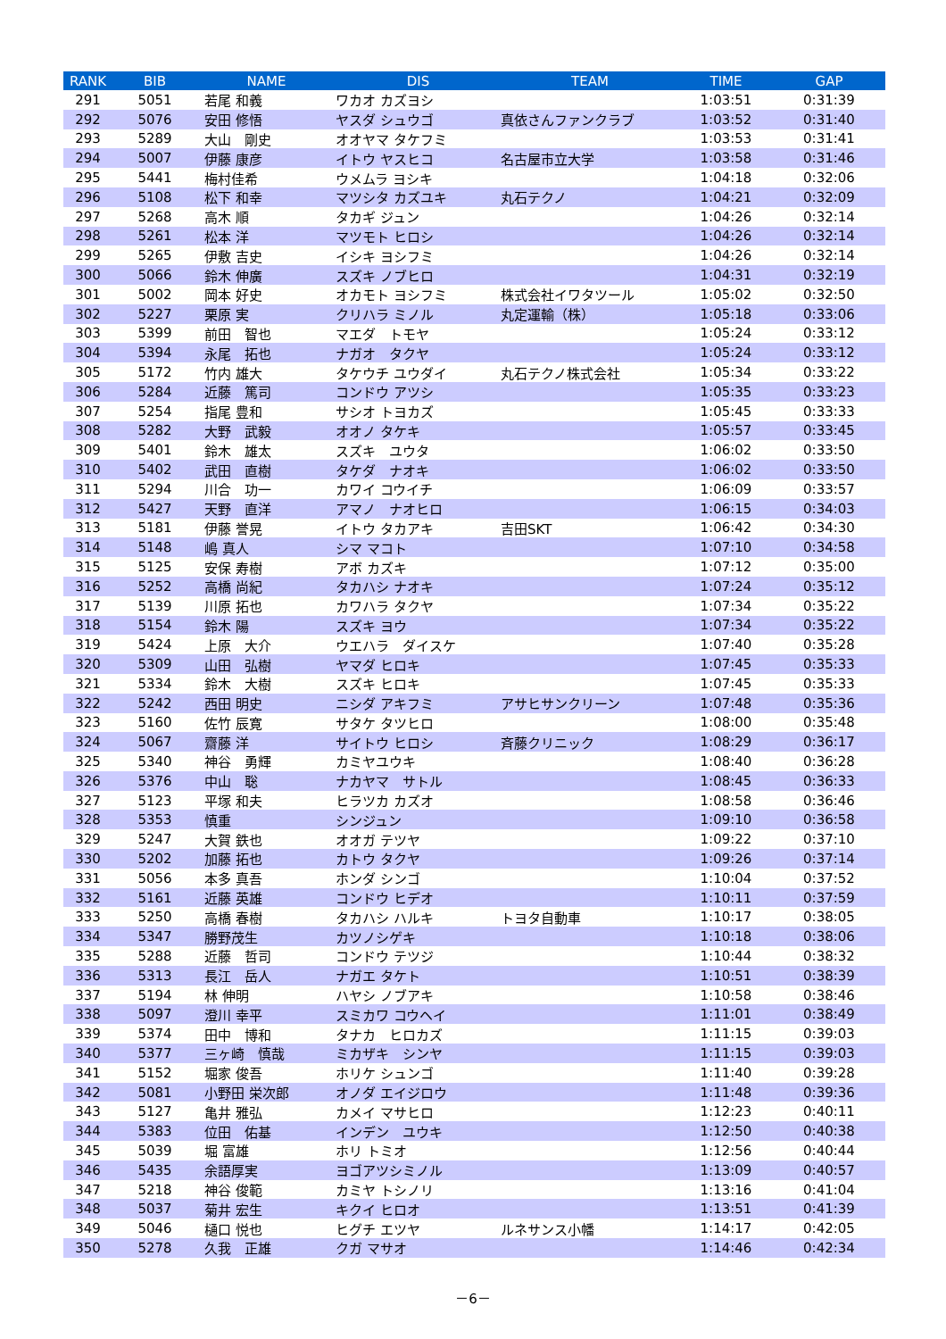| RANK | BIB | NAME | DIS | TEAM | TIME | GAP |
| --- | --- | --- | --- | --- | --- | --- |
| 291 | 5051 | 若尾 和義 | ワカオ カズヨシ | | 1:03:51 | 0:31:39 |
| 292 | 5076 | 安田 修悟 | ヤスダ シュウゴ | 真依さんファンクラブ | 1:03:52 | 0:31:40 |
| 293 | 5289 | 大山 剛史 | オオヤマ タケフミ | | 1:03:53 | 0:31:41 |
| 294 | 5007 | 伊藤 康彦 | イトウ ヤスヒコ | 名古屋市立大学 | 1:03:58 | 0:31:46 |
| 295 | 5441 | 梅村佳希 | ウメムラ ヨシキ | | 1:04:18 | 0:32:06 |
| 296 | 5108 | 松下 和幸 | マツシタ カズユキ | 丸石テクノ | 1:04:21 | 0:32:09 |
| 297 | 5268 | 高木 順 | タカギ ジュン | | 1:04:26 | 0:32:14 |
| 298 | 5261 | 松本 洋 | マツモト ヒロシ | | 1:04:26 | 0:32:14 |
| 299 | 5265 | 伊敷 吉史 | イシキ ヨシフミ | | 1:04:26 | 0:32:14 |
| 300 | 5066 | 鈴木 伸廣 | スズキ ノブヒロ | | 1:04:31 | 0:32:19 |
| 301 | 5002 | 岡本 好史 | オカモト ヨシフミ | 株式会社イワタツール | 1:05:02 | 0:32:50 |
| 302 | 5227 | 栗原 実 | クリハラ ミノル | 丸定運輸（株） | 1:05:18 | 0:33:06 |
| 303 | 5399 | 前田 智也 | マエダ トモヤ | | 1:05:24 | 0:33:12 |
| 304 | 5394 | 永尾 拓也 | ナガオ タクヤ | | 1:05:24 | 0:33:12 |
| 305 | 5172 | 竹内 雄大 | タケウチ ユウダイ | 丸石テクノ株式会社 | 1:05:34 | 0:33:22 |
| 306 | 5284 | 近藤 篤司 | コンドウ アツシ | | 1:05:35 | 0:33:23 |
| 307 | 5254 | 指尾 豊和 | サシオ トヨカズ | | 1:05:45 | 0:33:33 |
| 308 | 5282 | 大野 武毅 | オオノ タケキ | | 1:05:57 | 0:33:45 |
| 309 | 5401 | 鈴木 雄太 | スズキ ユウタ | | 1:06:02 | 0:33:50 |
| 310 | 5402 | 武田 直樹 | タケダ ナオキ | | 1:06:02 | 0:33:50 |
| 311 | 5294 | 川合 功一 | カワイ コウイチ | | 1:06:09 | 0:33:57 |
| 312 | 5427 | 天野 直洋 | アマノ ナオヒロ | | 1:06:15 | 0:34:03 |
| 313 | 5181 | 伊藤 誉晃 | イトウ タカアキ | 吉田SKT | 1:06:42 | 0:34:30 |
| 314 | 5148 | 嶋 真人 | シマ マコト | | 1:07:10 | 0:34:58 |
| 315 | 5125 | 安保 寿樹 | アボ カズキ | | 1:07:12 | 0:35:00 |
| 316 | 5252 | 高橋 尚紀 | タカハシ ナオキ | | 1:07:24 | 0:35:12 |
| 317 | 5139 | 川原 拓也 | カワハラ タクヤ | | 1:07:34 | 0:35:22 |
| 318 | 5154 | 鈴木 陽 | スズキ ヨウ | | 1:07:34 | 0:35:22 |
| 319 | 5424 | 上原 大介 | ウエハラ ダイスケ | | 1:07:40 | 0:35:28 |
| 320 | 5309 | 山田 弘樹 | ヤマダ ヒロキ | | 1:07:45 | 0:35:33 |
| 321 | 5334 | 鈴木 大樹 | スズキ ヒロキ | | 1:07:45 | 0:35:33 |
| 322 | 5242 | 西田 明史 | ニシダ アキフミ | アサヒサンクリーン | 1:07:48 | 0:35:36 |
| 323 | 5160 | 佐竹 辰寛 | サタケ タツヒロ | | 1:08:00 | 0:35:48 |
| 324 | 5067 | 齋藤 洋 | サイトウ ヒロシ | 斉藤クリニック | 1:08:29 | 0:36:17 |
| 325 | 5340 | 神谷 勇輝 | カミヤユウキ | | 1:08:40 | 0:36:28 |
| 326 | 5376 | 中山 聡 | ナカヤマ サトル | | 1:08:45 | 0:36:33 |
| 327 | 5123 | 平塚 和夫 | ヒラツカ カズオ | | 1:08:58 | 0:36:46 |
| 328 | 5353 | 慎重 | シンジュン | | 1:09:10 | 0:36:58 |
| 329 | 5247 | 大賀 鉄也 | オオガ テツヤ | | 1:09:22 | 0:37:10 |
| 330 | 5202 | 加藤 拓也 | カトウ タクヤ | | 1:09:26 | 0:37:14 |
| 331 | 5056 | 本多 真吾 | ホンダ シンゴ | | 1:10:04 | 0:37:52 |
| 332 | 5161 | 近藤 英雄 | コンドウ ヒデオ | | 1:10:11 | 0:37:59 |
| 333 | 5250 | 高橋 春樹 | タカハシ ハルキ | トヨタ自動車 | 1:10:17 | 0:38:05 |
| 334 | 5347 | 勝野茂生 | カツノシゲキ | | 1:10:18 | 0:38:06 |
| 335 | 5288 | 近藤 哲司 | コンドウ テツジ | | 1:10:44 | 0:38:32 |
| 336 | 5313 | 長江 岳人 | ナガエ タケト | | 1:10:51 | 0:38:39 |
| 337 | 5194 | 林 伸明 | ハヤシ ノブアキ | | 1:10:58 | 0:38:46 |
| 338 | 5097 | 澄川 幸平 | スミカワ コウヘイ | | 1:11:01 | 0:38:49 |
| 339 | 5374 | 田中 博和 | タナカ ヒロカズ | | 1:11:15 | 0:39:03 |
| 340 | 5377 | 三ヶ崎 慎哉 | ミカザキ シンヤ | | 1:11:15 | 0:39:03 |
| 341 | 5152 | 堀家 俊吾 | ホリケ シュンゴ | | 1:11:40 | 0:39:28 |
| 342 | 5081 | 小野田 栄次郎 | オノダ エイジロウ | | 1:11:48 | 0:39:36 |
| 343 | 5127 | 亀井 雅弘 | カメイ マサヒロ | | 1:12:23 | 0:40:11 |
| 344 | 5383 | 位田 佑基 | インデン ユウキ | | 1:12:50 | 0:40:38 |
| 345 | 5039 | 堀 富雄 | ホリ トミオ | | 1:12:56 | 0:40:44 |
| 346 | 5435 | 余語厚実 | ヨゴアツシミノル | | 1:13:09 | 0:40:57 |
| 347 | 5218 | 神谷 俊範 | カミヤ トシノリ | | 1:13:16 | 0:41:04 |
| 348 | 5037 | 菊井 宏生 | キクイ ヒロオ | | 1:13:51 | 0:41:39 |
| 349 | 5046 | 樋口 悦也 | ヒグチ エツヤ | ルネサンス小幡 | 1:14:17 | 0:42:05 |
| 350 | 5278 | 久我 正雄 | クガ マサオ | | 1:14:46 | 0:42:34 |
－6－